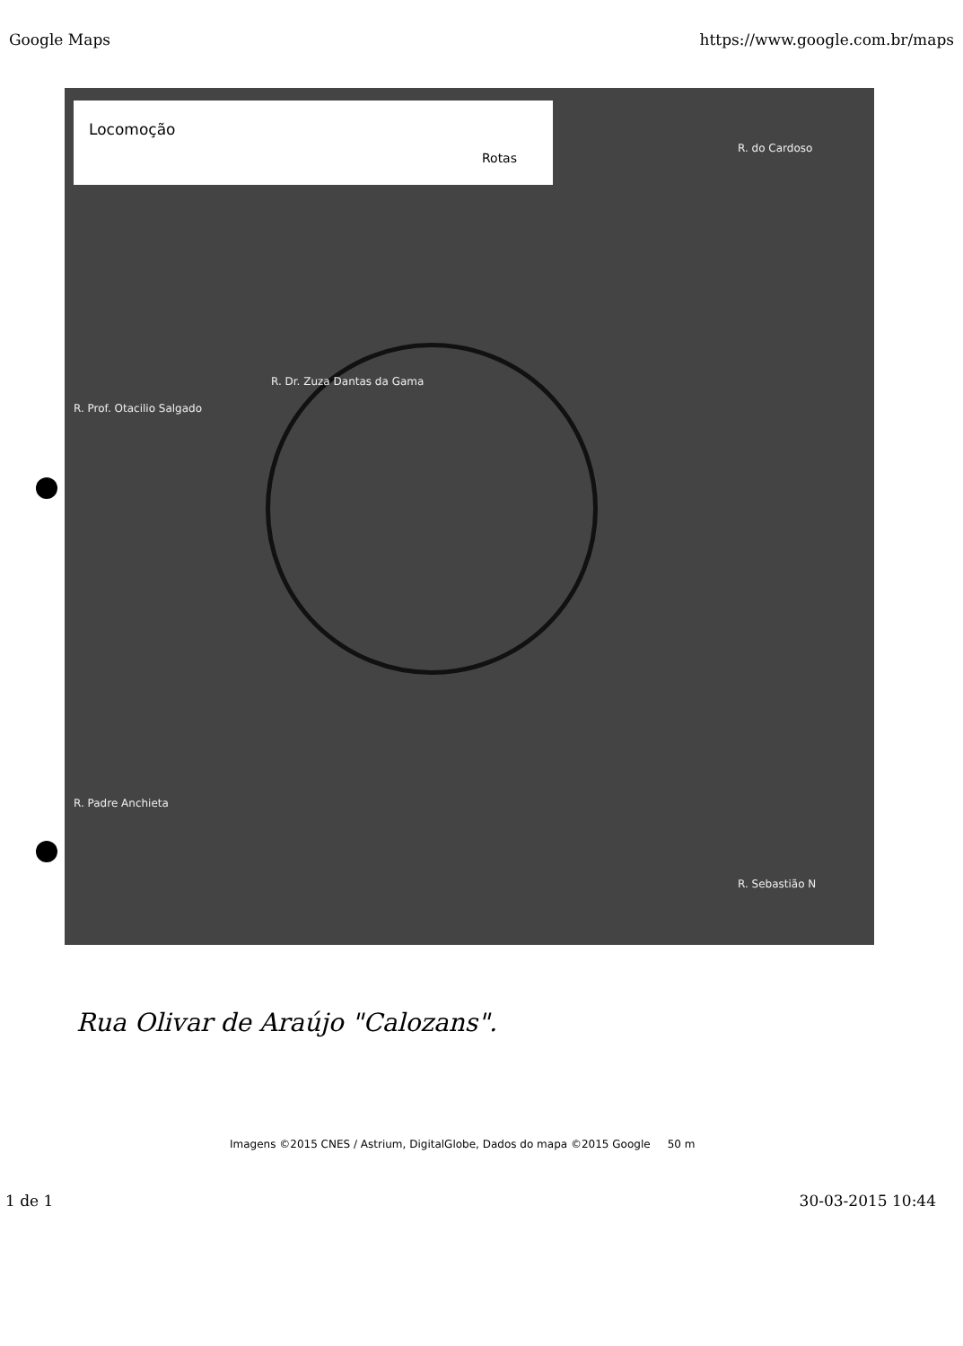Google Maps https://www.google.com.br/maps
Locomoção
Rotas
R. Dr. Zuza Dantas da Gama
R. Prof. Otacilio Salgado
R. Padre Anchieta
R. do Cardoso
R. Sebastião N
Rua Olivar de Araújo "Calozans".
Imagens ©2015 CNES / Astrium, DigitalGlobe, Dados do mapa ©2015 Google 50 m
1 de 1 30-03-2015 10:44